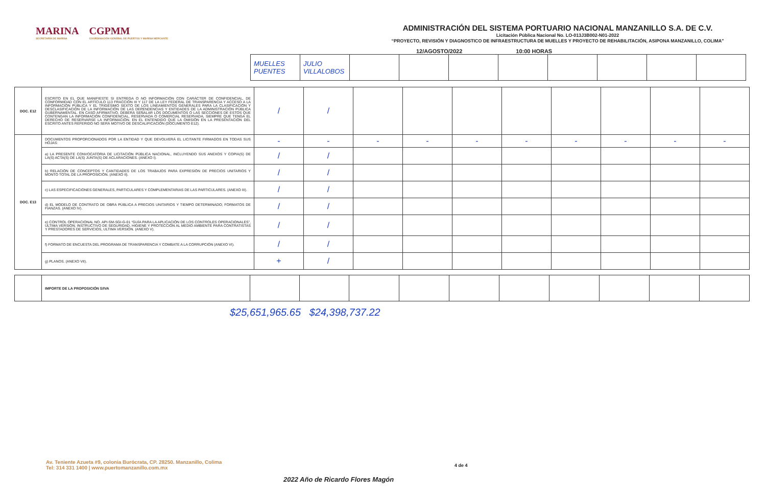MARINA
SECRETARÍA DE MARINA
CGPMM
COORDINACIÓN GENERAL DE PUERTOS Y MARINA MERCANTE
ADMINISTRACIÓN DEL SISTEMA PORTUARIO NACIONAL MANZANILLO S.A. DE C.V.
Licitación Pública Nacional No. LO-013J3B002-N01-2022
“PROYECTO, REVISIÓN Y DIAGNOSTICO DE INFRAESTRUCTURA DE MUELLES Y PROYECTO DE REHABILITACIÓN, ASIPONA MANZANILLO, COLIMA"
12/AGOSTO/2022 10:00 HORAS
| MUELLES PUENTES | JULIO VILLALOBOS | | | | | | | | |
| DOC. E12 | ESCRITO EN EL QUE MANIFIESTE SI ENTREGA O NO INFORMACIÓN CON CARÁCTER DE CONFIDENCIAL, DE CONFORMIDAD CON EL ARTÍCULO 113 FRACCIÓN III Y 117 DE LA LEY FEDERAL DE TRANSPARENCIA Y ACCESO A LA INFORMACIÓN PÚBLICA Y EL TRIGÉSIMO SEXTO DE LOS LINEAMIENTOS GENERALES PARA LA CLASIFICACIÓN Y DESCLASIFICACIÓN DE LA INFORMACIÓN DE LAS DEPENDENCIAS Y ENTIDADES DE LA ADMINISTRACIÓN PÚBLICA GUBERNAMENTAL. EN CASO AFIRMATIVO, DEBERÁ SEÑALAR LOS DOCUMENTOS O LAS SECCIONES DE ESTOS QUE CONTENGAN LA INFORMACIÓN CONFIDENCIAL, RESERVADA O COMERCIAL RESERVADA, SIEMPRE QUE TENGA EL DERECHO DE RESERVARSE LA INFORMACIÓN. EN EL ENTENDIDO QUE LA OMISIÓN EN LA PRESENTACIÓN DEL ESCRITO ANTES REFERIDO NO SERÁ MOTIVO DE DESCALIFICACIÓN (DOCUMENTO E12). | / | / | | | | | | | | |
| DOC. E13 | DOCUMENTOS PROPORCIONADOS POR LA ENTIDAD Y QUE DEVOLVERÁ EL LICITANTE FIRMADOS EN TODAS SUS HOJAS: | - | - | - | - | - | - | - | - | - | - |
| | a) LA PRESENTE CONVOCATORIA DE LICITACIÓN PÚBLICA NACIONAL, INCLUYENDO SUS ANEXOS Y COPIA(S) DE LA(S) ACTA(S) DE LA(S) JUNTA(S) DE ACLARACIONES. (ANEXO I). | / | / | | | | | | | | |
| | b) RELACIÓN DE CONCEPTOS Y CANTIDADES DE LOS TRABAJOS PARA EXPRESIÓN DE PRECIOS UNITARIOS Y MONTO TOTAL DE LA PROPOSICIÓN. (ANEXO II). | / | / | | | | | | | | |
| | c) LAS ESPECIFICACIONES GENERALES, PARTICULARES Y COMPLEMENTARIAS DE LAS PARTICULARES. (ANEXO III). | / | / | | | | | | | | |
| | d) EL MODELO DE CONTRATO DE OBRA PÚBLICA A PRECIOS UNITARIOS Y TIEMPO DETERMINADO; FORMATOS DE FIANZAS. (ANEXO IV). | / | / | | | | | | | | |
| | e) CONTROL OPERACIONAL NO. API-SM-SGI-G-01 “GUÍA PARA LA APLICACIÓN DE LOS CONTROLES OPERACIONALES”, ÚLTIMA VERSIÓN; INSTRUCTIVO DE SEGURIDAD, HIGIENE Y PROTECCIÓN AL MEDIO AMBIENTE PARA CONTRATISTAS Y PRESTADORES DE SERVICIOS, ULTIMA VERSIÓN. (ANEXO V). | / | / | | | | | | | | |
| | f) FORMATO DE ENCUESTA DEL PROGRAMA DE TRANSPARENCIA Y COMBATE A LA CORRUPCIÓN (ANEXO VI). | / | / | | | | | | | | |
| | g) PLANOS. (ANEXO VII). | + | / | | | | | | | | |
| | IMPORTE DE LA PROPOSICIÓN S/IVA | | | | | | | | | | |
$25,651,965.65 $24,398,737.22
Av. Teniente Azueta #9, colonia Burócrata, CP. 28250. Manzanillo, Colima
Tel: 314 331 1400 | www.puertomanzanillo.com.mx
4 de 4
2022 Año de Ricardo Flores Magón